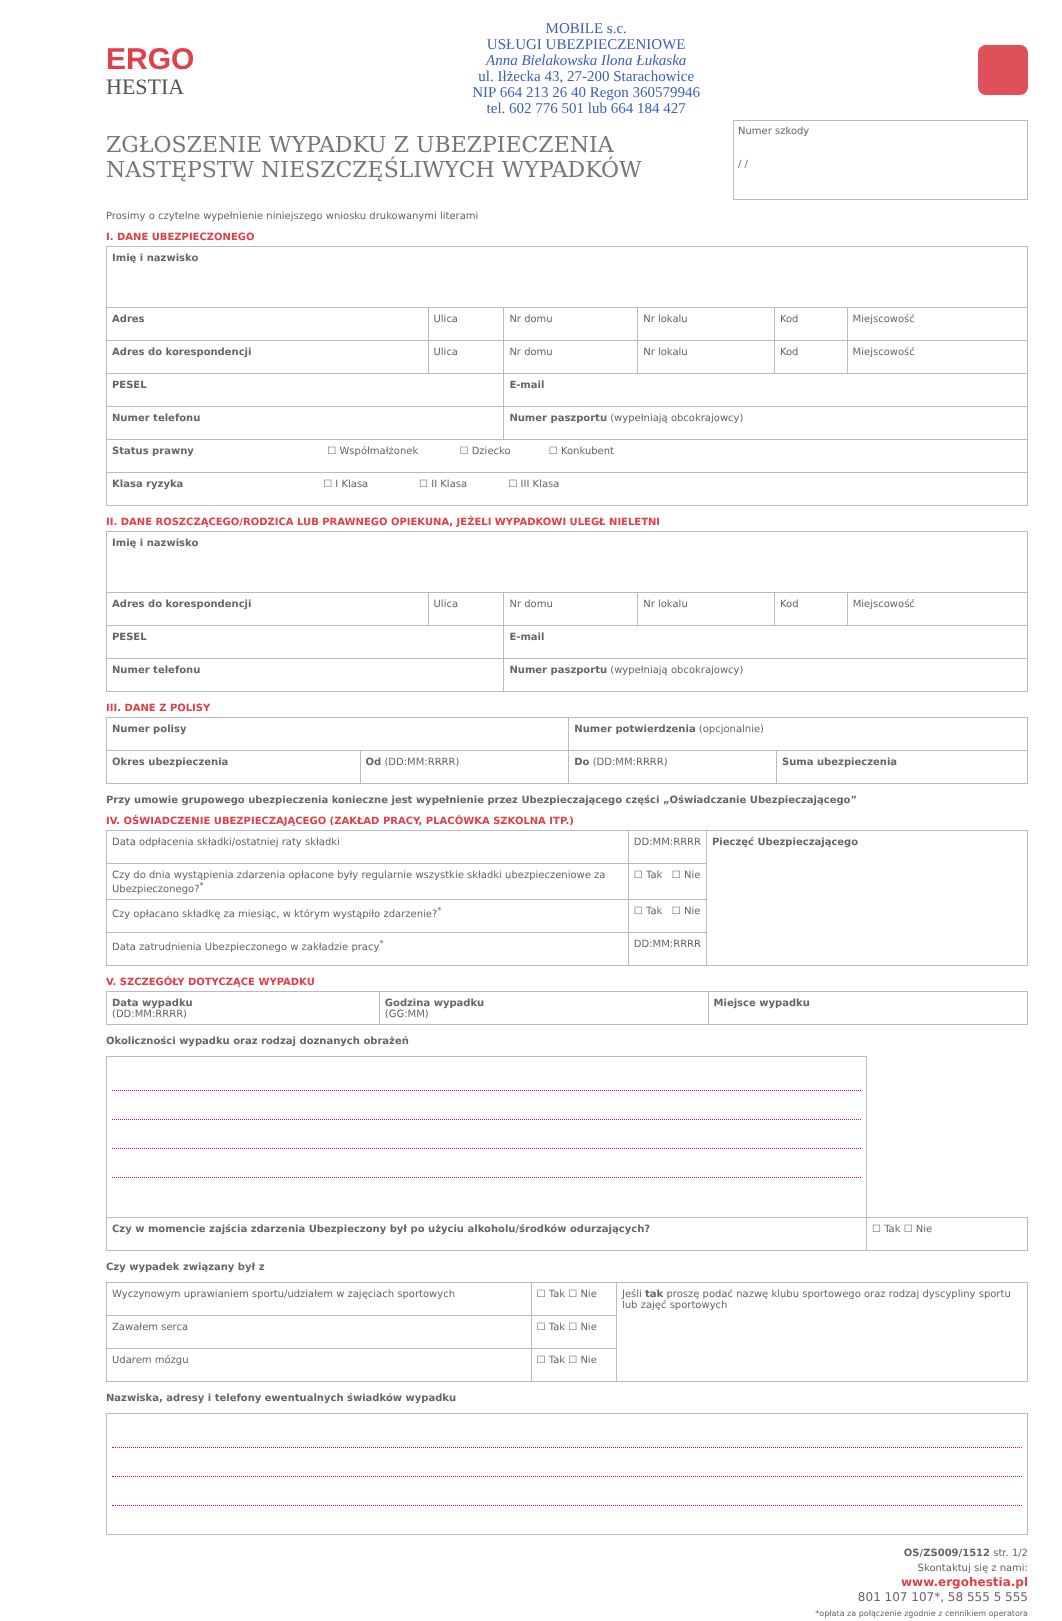ERGO
HESTIA
MOBILE s.c.
USŁUGI UBEZPIECZENIOWE
Anna Bielakowska Ilona Łukaska
ul. Iłżecka 43, 27-200 Starachowice
NIP 664 213 26 40 Regon 360579946
tel. 602 776 501 lub 664 184 427
ZGŁOSZENIE WYPADKU Z UBEZPIECZENIA
NASTĘPSTW NIESZCZĘŚLIWYCH WYPADKÓW
Numer szkody
/ /
Prosimy o czytelne wypełnienie niniejszego wniosku drukowanymi literami
I. DANE UBEZPIECZONEGO
| Imię i nazwisko | | | | | |
| Adres | Ulica | Nr domu | Nr lokalu | Kod | Miejscowość |
| Adres do korespondencji | Ulica | Nr domu | Nr lokalu | Kod | Miejscowość |
| PESEL | | E-mail | | | |
| Numer telefonu | | Numer paszportu (wypełniają obcokrajowcy) | | | |
| Status prawny ☐ Współmałżonek ☐ Dziecko ☐ Konkubent | | | | | |
| Klasa ryzyka ☐ I Klasa ☐ II Klasa ☐ III Klasa | | | | | |
II. DANE ROSZCZĄCEGO/RODZICA LUB PRAWNEGO OPIEKUNA, JEŻELI WYPADKOWI ULEGŁ NIELETNI
| Imię i nazwisko | | | | | |
| Adres do korespondencji | Ulica | Nr domu | Nr lokalu | Kod | Miejscowość |
| PESEL | | E-mail | | | |
| Numer telefonu | | Numer paszportu (wypełniają obcokrajowcy) | | | |
III. DANE Z POLISY
| Numer polisy | | Numer potwierdzenia (opcjonalnie) | |
| Okres ubezpieczenia | Od (DD:MM:RRRR) | Do (DD:MM:RRRR) | Suma ubezpieczenia |
Przy umowie grupowego ubezpieczenia konieczne jest wypełnienie przez Ubezpieczającego części „Oświadczanie Ubezpieczającego”
IV. OŚWIADCZENIE UBEZPIECZAJĄCEGO (ZAKŁAD PRACY, PLACÓWKA SZKOLNA ITP.)
| Data odpłacenia składki/ostatniej raty składki | DD:MM:RRRR | Pieczęć Ubezpieczającego |
| Czy do dnia wystąpienia zdarzenia opłacone były regularnie wszystkie składki ubezpieczeniowe za Ubezpieczonego?<sup>*</sup> | ☐ Tak ☐ Nie | |
| Czy opłacano składkę za miesiąc, w którym wystąpiło zdarzenie?<sup>*</sup> | ☐ Tak ☐ Nie | |
| Data zatrudnienia Ubezpieczonego w zakładzie pracy<sup>*</sup> | DD:MM:RRRR | |
V. SZCZEGÓŁY DOTYCZĄCE WYPADKU
| Data wypadku (DD:MM:RRRR) | Godzina wypadku (GG:MM) | Miejsce wypadku |
Okoliczności wypadku oraz rodzaj doznanych obrażeń
| Czy w momencie zajścia zdarzenia Ubezpieczony był po użyciu alkoholu/środków odurzających? | ☐ Tak ☐ Nie |
Czy wypadek związany był z
| Wyczynowym uprawianiem sportu/udziałem w zajęciach sportowych | ☐ Tak ☐ Nie | Jeśli tak proszę podać nazwę klubu sportowego oraz rodzaj dyscypliny sportu lub zajęć sportowych |
| Zawałem serca | ☐ Tak ☐ Nie | |
| Udarem mózgu | ☐ Tak ☐ Nie | |
Nazwiska, adresy i telefony ewentualnych świadków wypadku
OS/ZS009/1512 str. 1/2
Skontaktuj się z nami:
www.ergohestia.pl
801 107 107*, 58 555 5 555
*opłata za połączenie zgodnie z cennikiem operatora